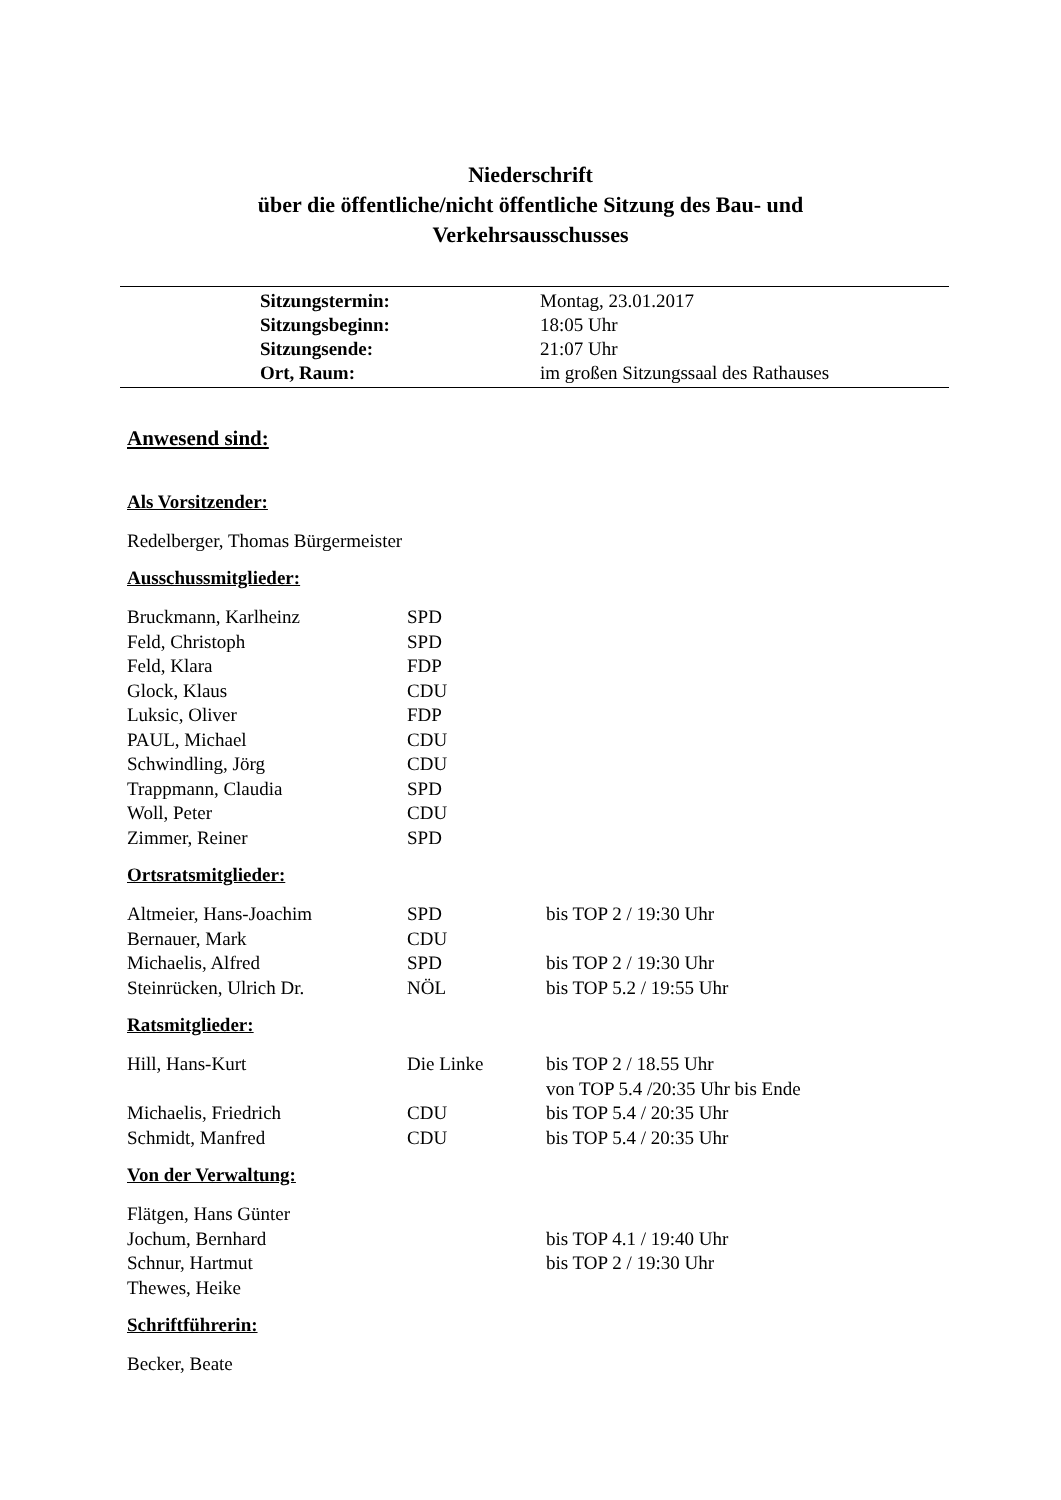Niederschrift
über die öffentliche/nicht öffentliche Sitzung des Bau- und
Verkehrsausschusses
| Sitzungstermin: | Montag, 23.01.2017 |
| Sitzungsbeginn: | 18:05 Uhr |
| Sitzungsende: | 21:07 Uhr |
| Ort, Raum: | im großen Sitzungssaal des Rathauses |
Anwesend sind:
Als Vorsitzender:
Redelberger, Thomas Bürgermeister
Ausschussmitglieder:
| Bruckmann, Karlheinz | SPD | |
| Feld, Christoph | SPD | |
| Feld, Klara | FDP | |
| Glock, Klaus | CDU | |
| Luksic, Oliver | FDP | |
| PAUL, Michael | CDU | |
| Schwindling, Jörg | CDU | |
| Trappmann, Claudia | SPD | |
| Woll, Peter | CDU | |
| Zimmer, Reiner | SPD | |
Ortsratsmitglieder:
| Altmeier, Hans-Joachim | SPD | bis TOP 2 / 19:30 Uhr |
| Bernauer, Mark | CDU | |
| Michaelis, Alfred | SPD | bis TOP 2 / 19:30 Uhr |
| Steinrücken, Ulrich Dr. | NÖL | bis TOP 5.2 / 19:55 Uhr |
Ratsmitglieder:
| Hill, Hans-Kurt | Die Linke | bis TOP 2 / 18.55 Uhr von TOP 5.4 /20:35 Uhr bis Ende |
| Michaelis, Friedrich | CDU | bis TOP 5.4 / 20:35 Uhr |
| Schmidt, Manfred | CDU | bis TOP 5.4 / 20:35 Uhr |
Von der Verwaltung:
| Flätgen, Hans Günter | | |
| Jochum, Bernhard | | bis TOP 4.1 / 19:40 Uhr |
| Schnur, Hartmut | | bis TOP 2 / 19:30 Uhr |
| Thewes, Heike | | |
Schriftführerin:
Becker, Beate